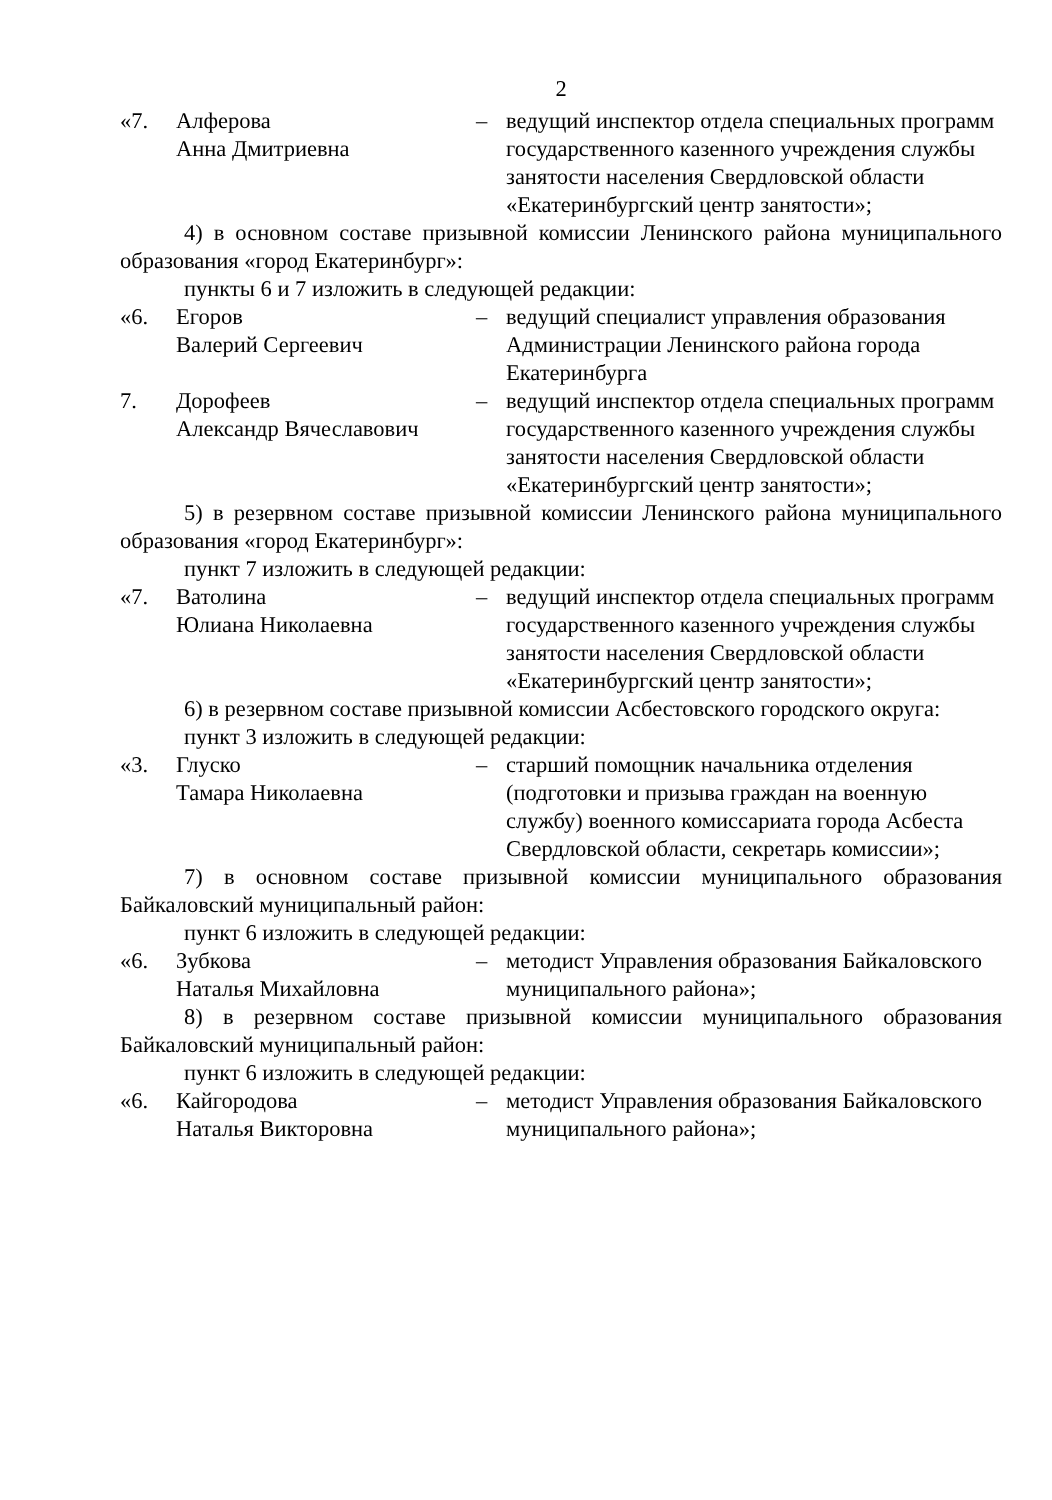2
«7. Алферова
Анна Дмитриевна
– ведущий инспектор отдела специальных программ государственного казенного учреждения службы занятости населения Свердловской области «Екатеринбургский центр занятости»;
4) в основном составе призывной комиссии Ленинского района муниципального образования «город Екатеринбург»:
пункты 6 и 7 изложить в следующей редакции:
«6. Егоров
Валерий Сергеевич
– ведущий специалист управления образования Администрации Ленинского района города Екатеринбурга
7. Дорофеев
Александр Вячеславович
– ведущий инспектор отдела специальных программ государственного казенного учреждения службы занятости населения Свердловской области «Екатеринбургский центр занятости»;
5) в резервном составе призывной комиссии Ленинского района муниципального образования «город Екатеринбург»:
пункт 7 изложить в следующей редакции:
«7. Ватолина
Юлиана Николаевна
– ведущий инспектор отдела специальных программ государственного казенного учреждения службы занятости населения Свердловской области «Екатеринбургский центр занятости»;
6) в резервном составе призывной комиссии Асбестовского городского округа:
пункт 3 изложить в следующей редакции:
«3. Глуско
Тамара Николаевна
– старший помощник начальника отделения (подготовки и призыва граждан на военную службу) военного комиссариата города Асбеста Свердловской области, секретарь комиссии»;
7) в основном составе призывной комиссии муниципального образования Байкаловский муниципальный район:
пункт 6 изложить в следующей редакции:
«6. Зубкова
Наталья Михайловна
– методист Управления образования Байкаловского муниципального района»;
8) в резервном составе призывной комиссии муниципального образования Байкаловский муниципальный район:
пункт 6 изложить в следующей редакции:
«6. Кайгородова
Наталья Викторовна
– методист Управления образования Байкаловского муниципального района»;